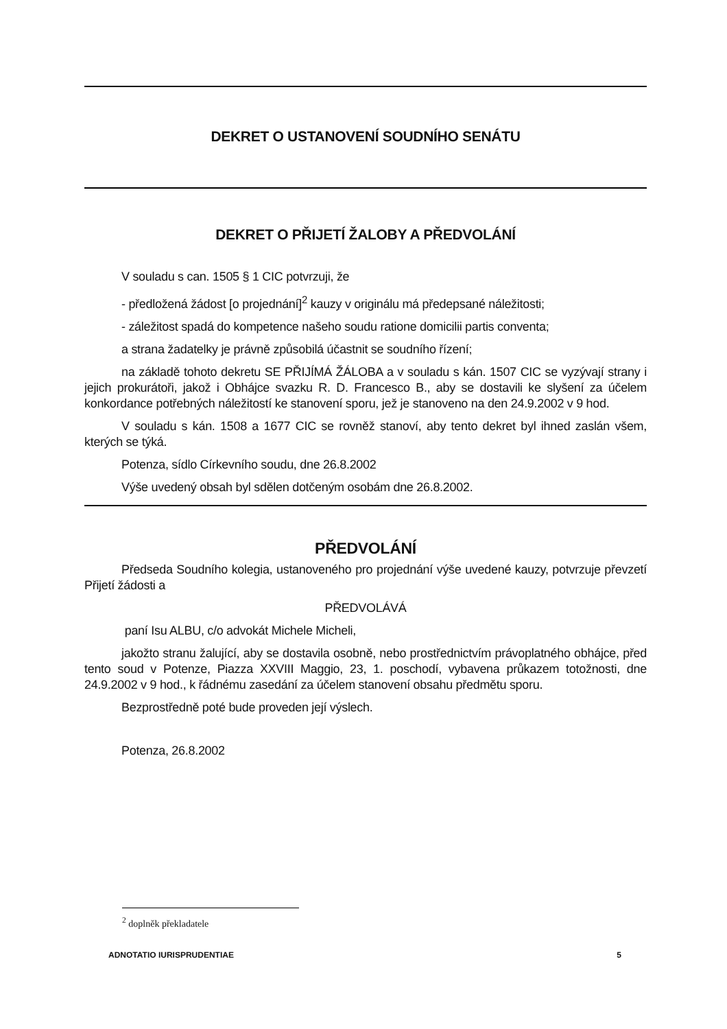DEKRET O USTANOVENÍ SOUDNÍHO SENÁTU
DEKRET O PŘIJETÍ ŽALOBY A PŘEDVOLÁNÍ
V souladu s can. 1505 § 1 CIC potvrzuji, že
- předložená žádost [o projednání]<sup>2</sup> kauzy v originálu má předepsané náležitosti;
- záležitost spadá do kompetence našeho soudu ratione domicilii partis conventa;
a strana žadatelky je právně způsobilá účastnit se soudního řízení;
na základě tohoto dekretu SE PŘIJÍMÁ ŽÁLOBA a v souladu s kán. 1507 CIC se vyzývají strany i jejich prokurátoři, jakož i Obhájce svazku R. D. Francesco B., aby se dostavili ke slyšení za účelem konkordance potřebných náležitostí ke stanovení sporu, jež je stanoveno na den 24.9.2002 v 9 hod.
V souladu s kán. 1508 a 1677 CIC se rovněž stanoví, aby tento dekret byl ihned zaslán všem, kterých se týká.
Potenza, sídlo Církevního soudu, dne 26.8.2002
Výše uvedený obsah byl sdělen dotčeným osobám dne 26.8.2002.
PŘEDVOLÁNÍ
Předseda Soudního kolegia, ustanoveného pro projednání výše uvedené kauzy, potvrzuje převzetí Přijetí žádosti a
PŘEDVOLÁVÁ
paní Isu ALBU, c/o advokát Michele Micheli,
jakožto stranu žalující, aby se dostavila osobně, nebo prostřednictvím právoplatného obhájce, před tento soud v Potenze, Piazza XXVIII Maggio, 23, 1. poschodí, vybavena průkazem totožnosti, dne 24.9.2002 v 9 hod., k řádnému zasedání za účelem stanovení obsahu předmětu sporu.
Bezprostředně poté bude proveden její výslech.
Potenza, 26.8.2002
<sup>2</sup> doplněk překladatele
ADNOTATIO IURISPRUDENTIAE 5